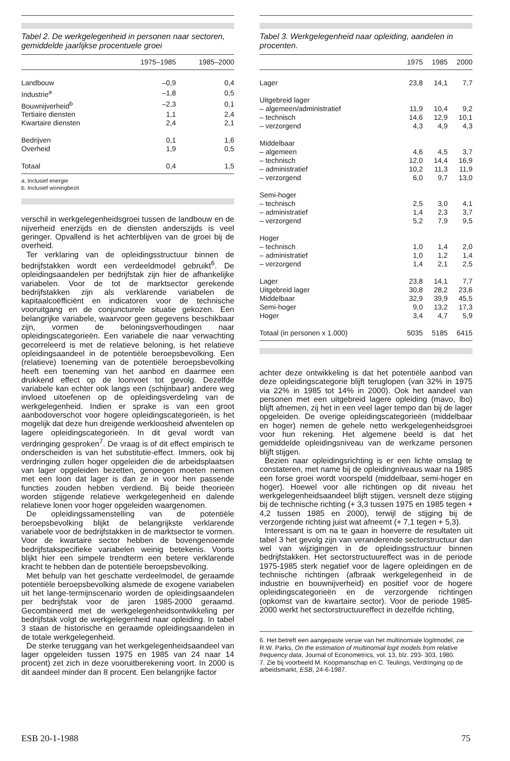Tabel 2. De werkgelegenheid in personen naar sectoren, gemiddelde jaarlijkse procentuele groei
| | 1975–1985 | 1985–2000 |
| --- | --- | --- |
| Landbouw | –0,9 | 0,4 |
| Industrie<sup>a</sup> | –1,8 | 0,5 |
| Bouwnijverheid<sup>b</sup> | –2,3 | 0,1 |
| Tertiaire diensten | 1,1 | 2,4 |
| Kwartaire diensten | 2,4 | 2,1 |
| Bedrijven | 0,1 | 1,6 |
| Overheid | 1,9 | 0,5 |
| Totaal | 0,4 | 1,5 |
a. Inclusief energie
b. Inclusief woningbezit
verschil in werkgelegenheidsgroei tussen de landbouw en de nijverheid enerzijds en de diensten anderszijds is veel geringer. Opvallend is het achterblijven van de groei bij de overheid.
Ter verklaring van de opleidingsstructuur binnen de bedrijfstakken wordt een verdeeldmodel gebruikt<sup>6</sup>. De opleidingsaandelen per bedrijfstak zijn hier de afhankelijke variabelen. Voor de tot de marktsector gerekende bedrijfstakken zijn als verklarende variabelen de kapitaalcoëfficiënt en indicatoren voor de technische vooruitgang en de conjuncturele situatie gekozen. Een belangrijke variabele, waarvoor geen gegevens beschikbaar zijn, vormen de beloningsverhoudingen naar opleidingscategorieën. Een variabele die naar verwachting gecorreleerd is met de relatieve beloning, is het relatieve opleidingsaandeel in de potentiële beroepsbevolking. Een (relatieve) toeneming van de potentiële beroepsbevolking heeft een toeneming van het aanbod en daarmee een drukkend effect op de loonvoet tot gevolg. Dezelfde variabele kan echter ook langs een (schijnbaar) andere weg invloed uitoefenen op de opleidingsverdeling van de werkgelegenheid. Indien er sprake is van een groot aanbodoverschot voor hogere opleidingscategorieën, is het mogelijk dat deze hun dreigende werkloosheid afwentelen op lagere opleidingscategorieën. In dit geval wordt van verdringing gesproken<sup>7</sup>. De vraag is of dit effect empirisch te onderscheiden is van het substitutie-effect. Immers, ook bij verdringing zullen hoger opgeleiden die de arbeidsplaatsen van lager opgeleiden bezetten, genoegen moeten nemen met een loon dat lager is dan ze in voor hen passende functies zouden hebben verdiend. Bij beide theorieën worden stijgende relatieve werkgelegenheid en dalende relatieve lonen voor hoger opgeleiden waargenomen.
De opleidingssamenstelling van de potentiële beroepsbevolking blijkt de belangrijkste verklarende variabele voor de bedrijfstakken in de marktsector te vormen. Voor de kwartaire sector hebben de bovengenoemde bedrijfstakspecifieke variabelen weinig betekenis. Voorts blijkt hier een simpele trendterm een betere verklarende kracht te hebben dan de potentiële beroepsbevolking.
Met behulp van het geschatte verdeelmodel, de geraamde potentiële beroepsbevolking alsmede de exogene variabelen uit het lange-termijnscenario worden de opleidingsaandelen per bedrijfstak voor de jaren 1985-2000 geraamd. Gecombineerd met de werkgelegenheidsontwikkeling per bedrijfstak volgt de werkgelegenheid naar opleiding. In tabel 3 staan de historische en geraamde opleidingsaandelen in de totale werkgelegenheid.
De sterke teruggang van het werkgelegenheidsaandeel van lager opgeleiden tussen 1975 en 1985 van 24 naar 14 procent) zet zich in deze vooruitberekening voort. In 2000 is dit aandeel minder dan 8 procent. Een belangrijke factor
Tabel 3. Werkgelegenheid naar opleiding, aandelen in procenten.
| | 1975 | 1985 | 2000 |
| --- | --- | --- | --- |
| Lager | 23,8 | 14,1 | 7,7 |
| Uitgebreid lager | | | |
| – algemeen/administratief | 11,9 | 10,4 | 9,2 |
| – technisch | 14,6 | 12,9 | 10,1 |
| – verzorgend | 4,3 | 4,9 | 4,3 |
| Middelbaar | | | |
| – algemeen | 4,6 | 4,5 | 3,7 |
| – technisch | 12,0 | 14,4 | 16,9 |
| – administratief | 10,2 | 11,3 | 11,9 |
| – verzorgend | 6,0 | 9,7 | 13,0 |
| Semi-hoger | | | |
| – technisch | 2,5 | 3,0 | 4,1 |
| – administratief | 1,4 | 2,3 | 3,7 |
| – verzorgend | 5,2 | 7,9 | 9,5 |
| Hoger | | | |
| – technisch | 1,0 | 1,4 | 2,0 |
| – administratief | 1,0 | 1,2 | 1,4 |
| – verzorgend | 1,4 | 2,1 | 2,5 |
| Lager | 23,8 | 14,1 | 7,7 |
| Uitgebreid lager | 30,8 | 28,2 | 23,6 |
| Middelbaar | 32,9 | 39,9 | 45,5 |
| Semi-hoger | 9,0 | 13,2 | 17,3 |
| Hoger | 3,4 | 4,7 | 5,9 |
| Totaal (in personen x 1.000) | 5035 | 5185 | 6415 |
achter deze ontwikkeling is dat het potentiële aanbod van deze opleidingscategorie blijft teruglopen (van 32% in 1975 via 22% in 1985 tot 14% in 2000). Ook het aandeel van personen met een uitgebreid lagere opleiding (mavo, lbo) blijft afnemen, zij het in een veel lager tempo dan bij de lager opgeleiden. De overige opleidingscategorieën (middelbaar en hoger) nemen de gehele netto werkgelegenheidsgroei voor hun rekening. Het algemene beeld is dat het gemiddelde opleidingsniveau van de werkzame personen blijft stijgen.
Bezien naar opleidingsrichting is er een lichte omslag te constateren, met name bij de opleidingniveaus waar na 1985 een forse groei wordt voorspeld (middelbaar, semi-hoger en hoger). Hoewel voor alle richtingen op dit niveau het werkgelegenheidsaandeel blijft stijgen, versnelt deze stijging bij de technische richting (+ 3,3 tussen 1975 en 1985 tegen + 4,2 tussen 1985 en 2000), terwijl de stijging bij de verzorgende richting juist wat afneemt (+ 7,1 tegen + 5,3).
Interessant is om na te gaan in hoeverre de resultaten uit tabel 3 het gevolg zijn van veranderende sectorstructuur dan wel van wijzigingen in de opleidingsstructuur binnen bedrijfstakken. Het sectorstructuureffect was in de periode 1975-1985 sterk negatief voor de lagere opleidingen en de technische richtingen (afbraak werkgelegenheid in de industrie en bouwnijverheid) en positief voor de hogere opleidingscategorieën en de verzorgende richtingen (opkomst van de kwartaire sector). Voor de periode 1985-2000 werkt het sectorstructuureffect in dezelfde richting,
6. Het betreft een aangepaste versie van het multinomiale logitmodel, zie R.W. Parks, On the estimation of multinomial logit models from relative frequency data, Journal of Econometrics, vol. 13, blz. 293- 303, 1980.
7. Zie bij voorbeeld M. Koopmanschap en C. Teulings, Verdringing op de arbeidsmarkt, ESB, 24-6-1987.
ESB 20-1-1988 75